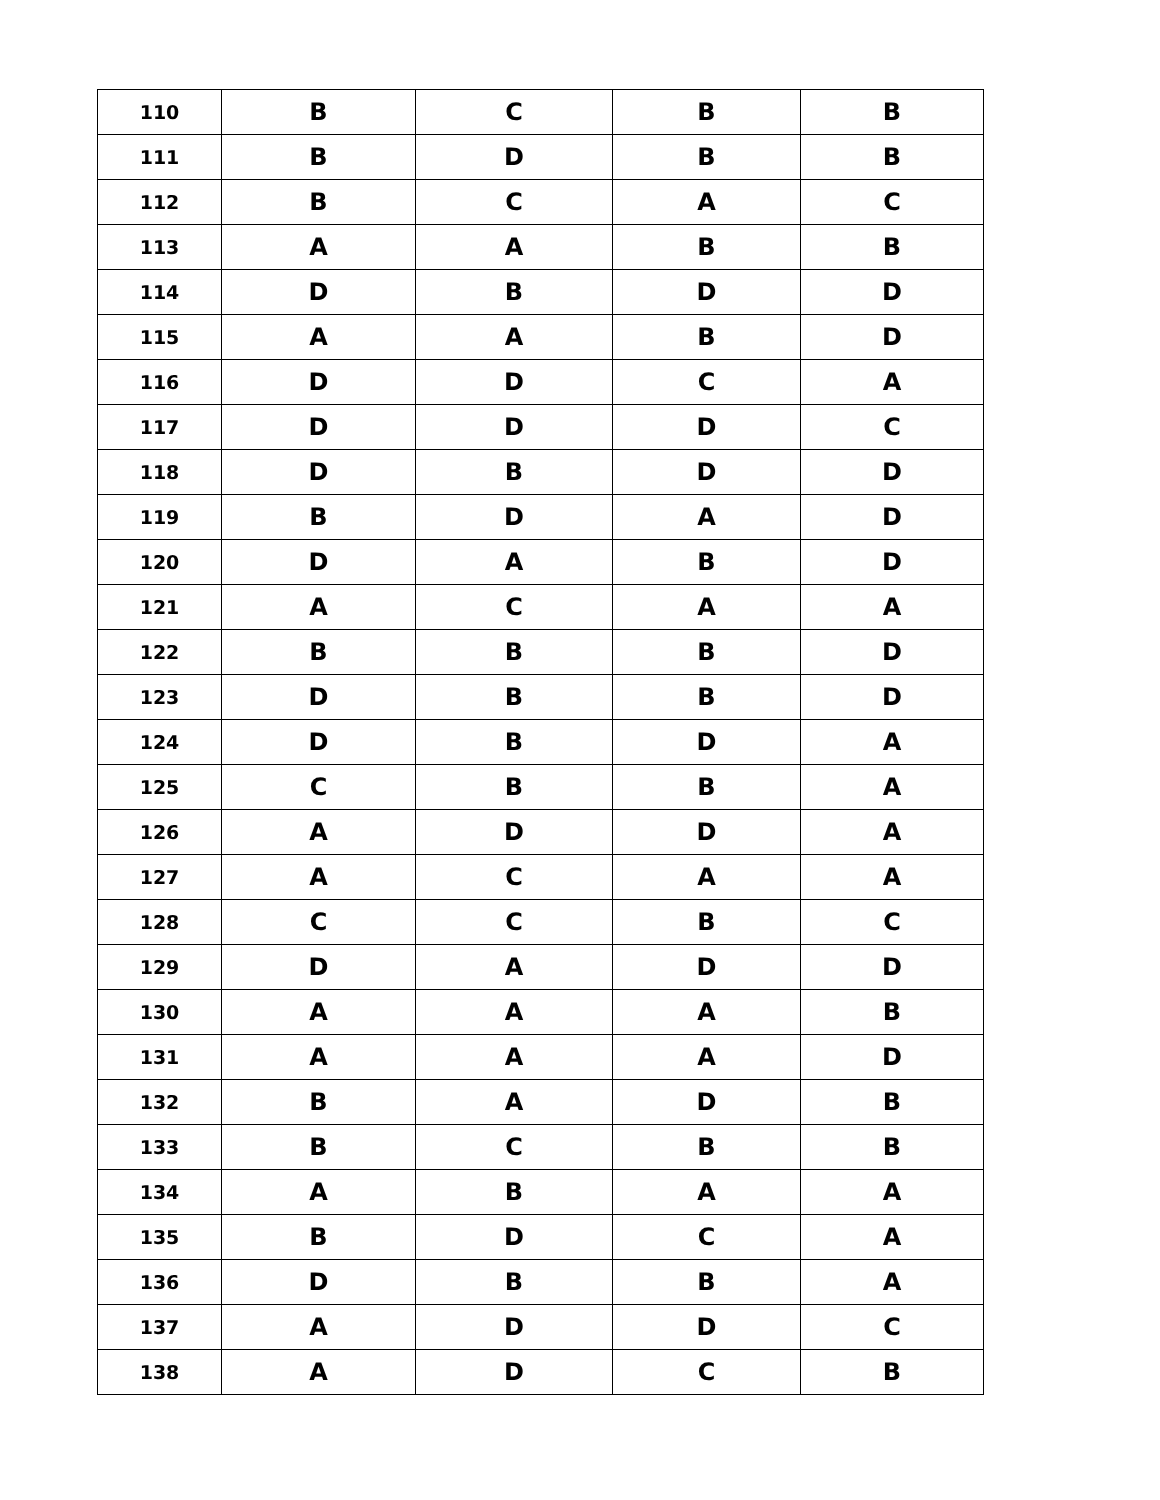| 110 | B | C | B | B |
| 111 | B | D | B | B |
| 112 | B | C | A | C |
| 113 | A | A | B | B |
| 114 | D | B | D | D |
| 115 | A | A | B | D |
| 116 | D | D | C | A |
| 117 | D | D | D | C |
| 118 | D | B | D | D |
| 119 | B | D | A | D |
| 120 | D | A | B | D |
| 121 | A | C | A | A |
| 122 | B | B | B | D |
| 123 | D | B | B | D |
| 124 | D | B | D | A |
| 125 | C | B | B | A |
| 126 | A | D | D | A |
| 127 | A | C | A | A |
| 128 | C | C | B | C |
| 129 | D | A | D | D |
| 130 | A | A | A | B |
| 131 | A | A | A | D |
| 132 | B | A | D | B |
| 133 | B | C | B | B |
| 134 | A | B | A | A |
| 135 | B | D | C | A |
| 136 | D | B | B | A |
| 137 | A | D | D | C |
| 138 | A | D | C | B |